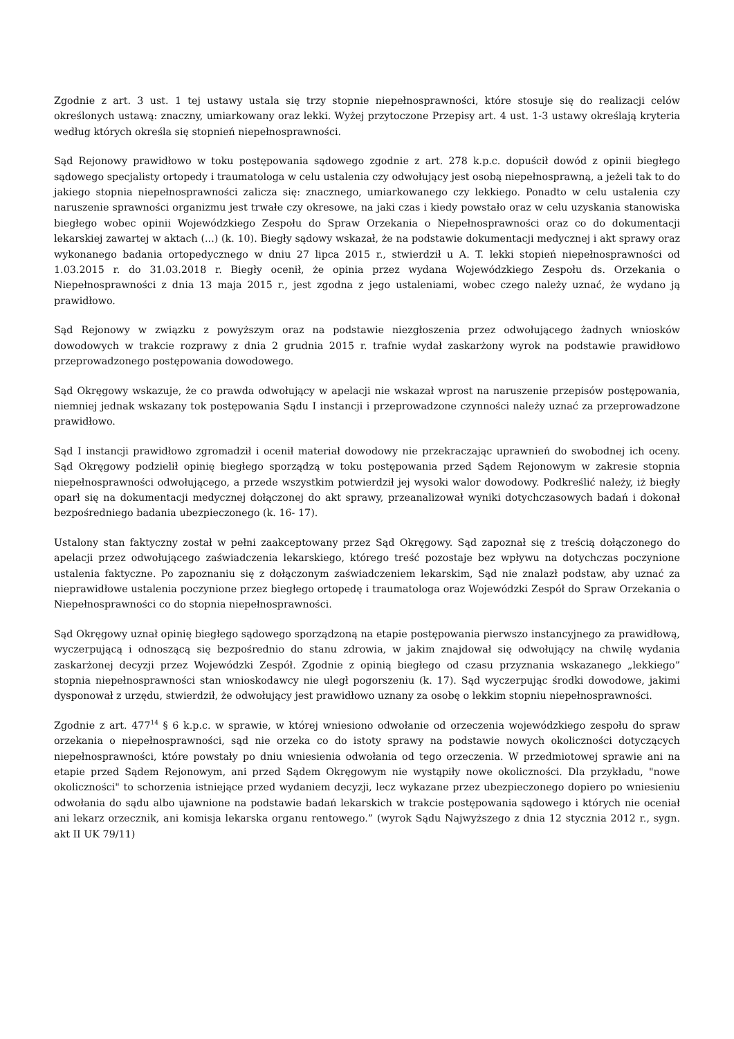Zgodnie z art. 3 ust. 1 tej ustawy ustala się trzy stopnie niepełnosprawności, które stosuje się do realizacji celów określonych ustawą: znaczny, umiarkowany oraz lekki. Wyżej przytoczone Przepisy art. 4 ust. 1-3 ustawy określają kryteria według których określa się stopnień niepełnosprawności.
Sąd Rejonowy prawidłowo w toku postępowania sądowego zgodnie z art. 278 k.p.c. dopuścił dowód z opinii biegłego sądowego specjalisty ortopedy i traumatologa w celu ustalenia czy odwołujący jest osobą niepełnosprawną, a jeżeli tak to do jakiego stopnia niepełnosprawności zalicza się: znacznego, umiarkowanego czy lekkiego. Ponadto w celu ustalenia czy naruszenie sprawności organizmu jest trwałe czy okresowe, na jaki czas i kiedy powstało oraz w celu uzyskania stanowiska biegłego wobec opinii Wojewódzkiego Zespołu do Spraw Orzekania o Niepełnosprawności oraz co do dokumentacji lekarskiej zawartej w aktach (...) (k. 10). Biegły sądowy wskazał, że na podstawie dokumentacji medycznej i akt sprawy oraz wykonanego badania ortopedycznego w dniu 27 lipca 2015 r., stwierdził u A. T. lekki stopień niepełnosprawności od 1.03.2015 r. do 31.03.2018 r. Biegły ocenił, że opinia przez wydana Wojewódzkiego Zespołu ds. Orzekania o Niepełnosprawności z dnia 13 maja 2015 r., jest zgodna z jego ustaleniami, wobec czego należy uznać, że wydano ją prawidłowo.
Sąd Rejonowy w związku z powyższym oraz na podstawie niezgłoszenia przez odwołującego żadnych wniosków dowodowych w trakcie rozprawy z dnia 2 grudnia 2015 r. trafnie wydał zaskarżony wyrok na podstawie prawidłowo przeprowadzonego postępowania dowodowego.
Sąd Okręgowy wskazuje, że co prawda odwołujący w apelacji nie wskazał wprost na naruszenie przepisów postępowania, niemniej jednak wskazany tok postępowania Sądu I instancji i przeprowadzone czynności należy uznać za przeprowadzone prawidłowo.
Sąd I instancji prawidłowo zgromadził i ocenił materiał dowodowy nie przekraczając uprawnień do swobodnej ich oceny. Sąd Okręgowy podzielił opinię biegłego sporządzą w toku postępowania przed Sądem Rejonowym w zakresie stopnia niepełnosprawności odwołującego, a przede wszystkim potwierdził jej wysoki walor dowodowy. Podkreślić należy, iż biegły oparł się na dokumentacji medycznej dołączonej do akt sprawy, przeanalizował wyniki dotychczasowych badań i dokonał bezpośredniego badania ubezpieczonego (k. 16- 17).
Ustalony stan faktyczny został w pełni zaakceptowany przez Sąd Okręgowy. Sąd zapoznał się z treścią dołączonego do apelacji przez odwołującego zaświadczenia lekarskiego, którego treść pozostaje bez wpływu na dotychczas poczynione ustalenia faktyczne. Po zapoznaniu się z dołączonym zaświadczeniem lekarskim, Sąd nie znalazł podstaw, aby uznać za nieprawidłowe ustalenia poczynione przez biegłego ortopedę i traumatologa oraz Wojewódzki Zespół do Spraw Orzekania o Niepełnosprawności co do stopnia niepełnosprawności.
Sąd Okręgowy uznał opinię biegłego sądowego sporządzoną na etapie postępowania pierwszo instancyjnego za prawidłową, wyczerpującą i odnoszącą się bezpośrednio do stanu zdrowia, w jakim znajdował się odwołujący na chwilę wydania zaskarżonej decyzji przez Wojewódzki Zespół. Zgodnie z opinią biegłego od czasu przyznania wskazanego „lekkiego” stopnia niepełnosprawności stan wnioskodawcy nie uległ pogorszeniu (k. 17). Sąd wyczerpując środki dowodowe, jakimi dysponował z urzędu, stwierdził, że odwołujący jest prawidłowo uznany za osobę o lekkim stopniu niepełnosprawności.
Zgodnie z art. 477<sup>14</sup> § 6 k.p.c. w sprawie, w której wniesiono odwołanie od orzeczenia wojewódzkiego zespołu do spraw orzekania o niepełnosprawności, sąd nie orzeka co do istoty sprawy na podstawie nowych okoliczności dotyczących niepełnosprawności, które powstały po dniu wniesienia odwołania od tego orzeczenia. W przedmiotowej sprawie ani na etapie przed Sądem Rejonowym, ani przed Sądem Okręgowym nie wystąpiły nowe okoliczności. Dla przykładu, "nowe okoliczności" to schorzenia istniejące przed wydaniem decyzji, lecz wykazane przez ubezpieczonego dopiero po wniesieniu odwołania do sądu albo ujawnione na podstawie badań lekarskich w trakcie postępowania sądowego i których nie oceniał ani lekarz orzecznik, ani komisja lekarska organu rentowego.” (wyrok Sądu Najwyższego z dnia 12 stycznia 2012 r., sygn. akt II UK 79/11)